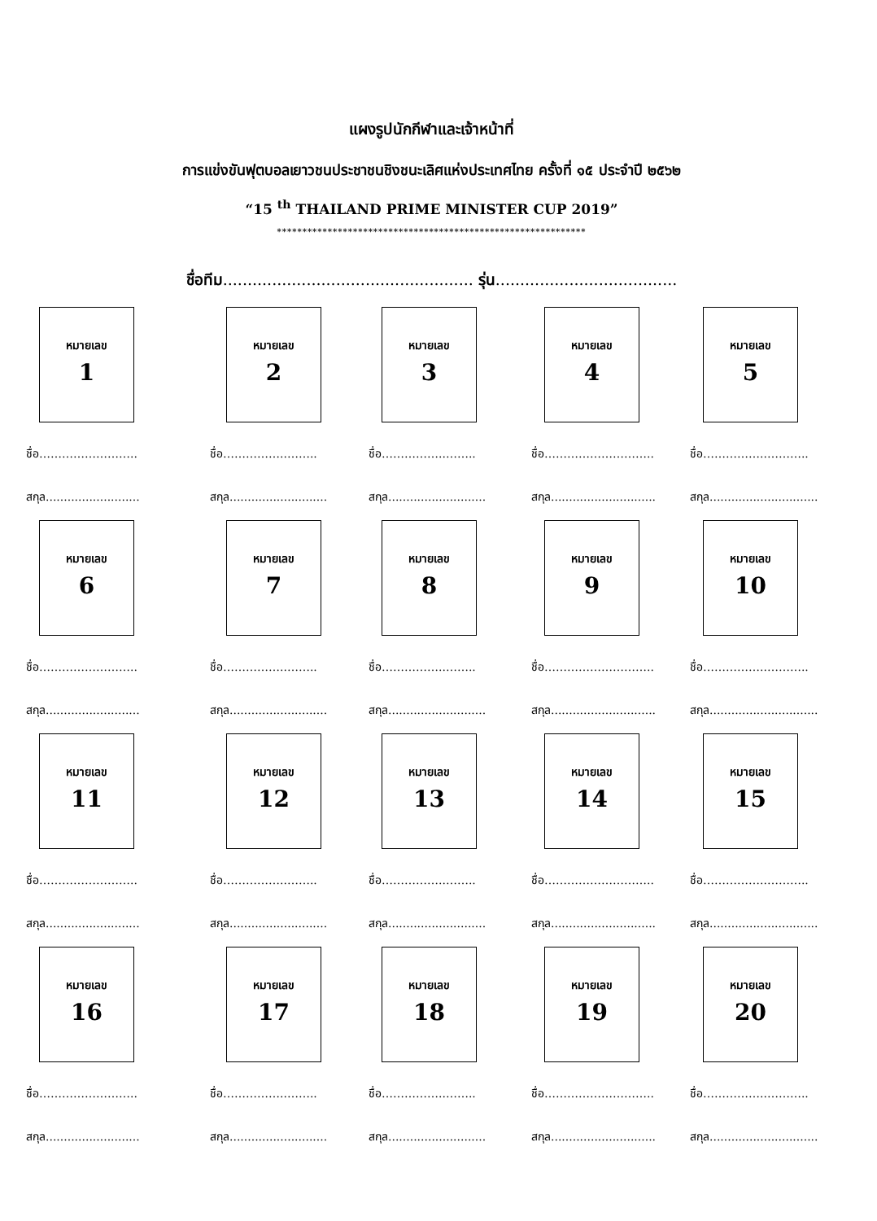แผงรูปนักกีฬาและเจ้าหน้าที่
การแข่งขันฟุตบอลเยาวชนประชาชนชิงชนะเลิศแห่งประเทศไทย ครั้งที่ ๑๕ ประจำปี ๒๕๖๒
“15 <sup>th</sup> THAILAND PRIME MINISTER CUP 2019”
*************************************************************
ชื่อทีม................................................... รุ่น.....................................
หมายเลข
1
ชื่อ……………………..
สกุล..........................
หมายเลข
2
ชื่อ……………..……..
สกุล...........................
หมายเลข
3
ชื่อ……………..……..
สกุล...........................
หมายเลข
4
ชื่อ………………………..
สกุล.............................
หมายเลข
5
ชื่อ……………..………..
สกุล..............................
หมายเลข
6
ชื่อ……………………..
สกุล..........................
หมายเลข
7
ชื่อ……………..……..
สกุล...........................
หมายเลข
8
ชื่อ……………..……..
สกุล...........................
หมายเลข
9
ชื่อ………………………..
สกุล.............................
หมายเลข
10
ชื่อ……………..………..
สกุล..............................
หมายเลข
11
ชื่อ……………………..
สกุล..........................
หมายเลข
12
ชื่อ……………..……..
สกุล...........................
หมายเลข
13
ชื่อ……………..……..
สกุล...........................
หมายเลข
14
ชื่อ………………………..
สกุล.............................
หมายเลข
15
ชื่อ……………..………..
สกุล..............................
หมายเลข
16
ชื่อ……………………..
สกุล..........................
หมายเลข
17
ชื่อ……………..……..
สกุล...........................
หมายเลข
18
ชื่อ……………..……..
สกุล...........................
หมายเลข
19
ชื่อ………………………..
สกุล.............................
หมายเลข
20
ชื่อ……………..………..
สกุล..............................